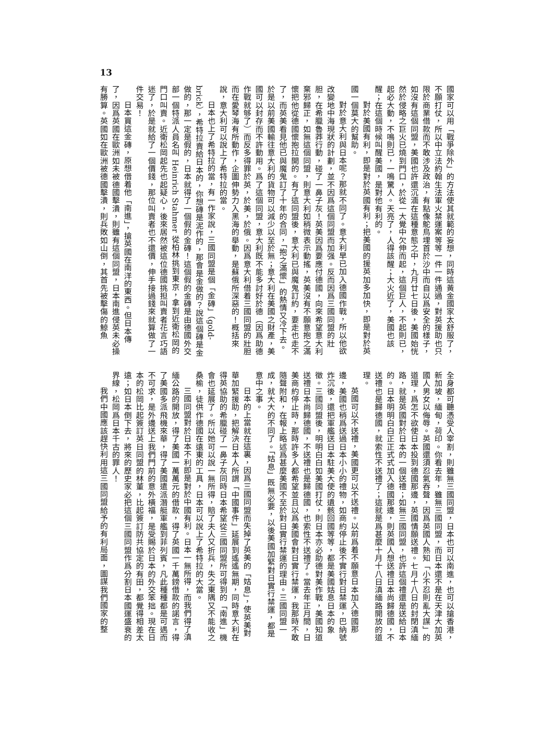13
國家可以用「戰爭除外」的方法使其就範的妄想，同時這黃金國家太舒服了，不願打仗，所以中立法約翰生法軍火禁運案等等一件一件通過，對英援助也只限於商業借款而不敢涉及政治，有點像鴕鳥埋首於沙中而自以爲安全的樣子，如沒有這個同盟，美國也許還沉湎在這種意態之中，九月廿七日後，美國始恍然於侵略之巨火已燒到門口，於從一大覺中欠伸而起，這個巨人，不起則已，起必大動，不鳴則已，一鳴驚人。天亮了，人得該醒；大火近了，美國也該醒；在這個時候叫醒美國，是對他有利的。
對於美國有利，即是對於英國有利；把美國的援英加多加快，即是對於英國一個莫大的幫助。
對於意大利與日本呢？那就不同了。意大利早已加入德國作戰，所以他欲改變地中海現狀的計劃，並不因爲這個同盟而加强。反而因爲三國同盟的壯胆，在希臘魯莽行動，碰了一鼻子灰！英美因爲要應付德國，向來希望意大利棄邪歸正，如無這個同盟，則意大利如稍微表示動搖，英美沒有不願意抱之滿懷把他從德國懷抱拉開的。有了這同盟後，意大利已與魔鬼訂約，要走也走不了，而英美看見他已與魔鬼訂了十年的合同，「抱之滿懷」的熱情又冷下去。於是以前美國輸往意大利的貨物可以減少以至於無；意大利在美國之財產，美國可以封存而不許動用。爲了這個同盟，意大利既不能多討好於德（因爲助德作戰就够了）而反多得罪於英，於美，於俄。因爲意大利借着三國同盟的壯胆而在愛琴海有所動作，企圖伸勢力入黑海的舉動，是蘇俄所深惡的！概括來說，意大利可以說上了希特拉的當。
日本也上了希特拉的當，有一作家說，三國同盟是個「金磚」（gold-brick），希特拉賣給日本的，你想磚是泥作的，那會是金做的？說這個磚是金做的，那一定是假的，日本就得了一個假的金磚！這個假的金磚是由德國外交部一個特派人員名叫 Heinrich Stahmer 從柏林挑到東京，拿到近衛松岡的門口叫賣。近衛松岡起先也起疑心，後來居然被這位德國挑担叫賣者花言巧語迷了，於是就給了一個價錢，那位叫賣者也不還價，伸手接過錢來就算做了一件交易！
日本買這金磚，原想借着他「南進」，搶英國在南洋的東西。但日本傳了，因爲英國在歐洲如未被德國擊潰，則雖有這個同盟，日本南進侵英未必操有勝算。英國如在歐洲被德國擊潰，則兵敗如山倒，其首先被擊傷的鯨魚
全身都可聽憑受人宰割，則雖無三國同盟，日本也可以南進，也可以搶香港，新加坡，緬甸，荷印。你看去年，雖無三國同盟，而日本還不是在天津大加英國人男女以侮辱。英國還須忍氣吞聲，因爲英國人熟知「小不忍則亂大謀」的道理，爲怎不欲使日本投到德國那邊，英國情願送禮。七月十八日的封閉滇緬路，就是英國對於日本的一個送禮；如無三國同盟，也許這個禮還是送給日本的。日本明明白白正正式式加入德國那邊，則英國人想送禮日本尚歸德國，不送禮也是歸德國，就索性不送禮了；這就是爲甚麼十月十八日滇緬路開放的道理。
英國可以不送禮，美國更可以不送禮。以前爲着不願意日本加入德國那邊，美國也稍爲送過日本小小的禮物，如商約停止後不實行對日禁運，巴納號炸沉後，還把軍艦送日本駐美大使的遺骸回國等等，都是美國姑息日本的象徵。三國同盟後，明明白白如美國打仗，則日本亦必助德對美作戰，美國知道送禮日本尚歸德國，不送禮也是歸德國，也索性不送禮了。當去年正月間，日美商約停止時，那時許多人都希望並且以爲美國會對日實行禁運，我那時不敢隨聲附和，在報上略述爲甚麼美國不至於對日實行禁運的理由。三國同盟一成，就大大的不同了。「姑息」既無必要，以後美國加緊對日實行禁運，都是意中之事。
日本的上當就在這裏，因爲三國同盟而失掉了英美的「姑息」，使英美對華加緊援助，把解決日本人所謂「中國事件」延展到遙遙無期，同時意大利在得英協助的希臘碰了一鼻子灰同時日本希望從三國同盟所可得到的「南進」機會也延展了。所以她可以說一無所得，賠了夫人又折兵，失之東隅又不能收之桑榆，徒供作德國在遠東的工具，日本可以說上了希特拉的大當。
三國同盟對於日本不利即是對於中國有利。日本一無所得，而我們得了滇緬公路的開放，得了美國一萬萬元的借款，得了英國一千萬鎊借款的諾言，得了美國多派飛機來華，得了美國遣派潛艇軍艦到菲列賓，凡此種種都是可遇而不可求，是外邊送上我們門前的意外橫福，是受賜於日本的外交笨拙。現在日本的松岡比起簽訂英日同盟的林董，比起簽訂防共協定的有田，都覺得相差太遠；如日本倒下去，將來的歷史家必把這個三國同盟作爲分割日本國運盛衰的界線，松岡爲日本千古的罪人！
我們中國應該趕快利用這三國同盟給予的有利局面，圖謀我們國家的整